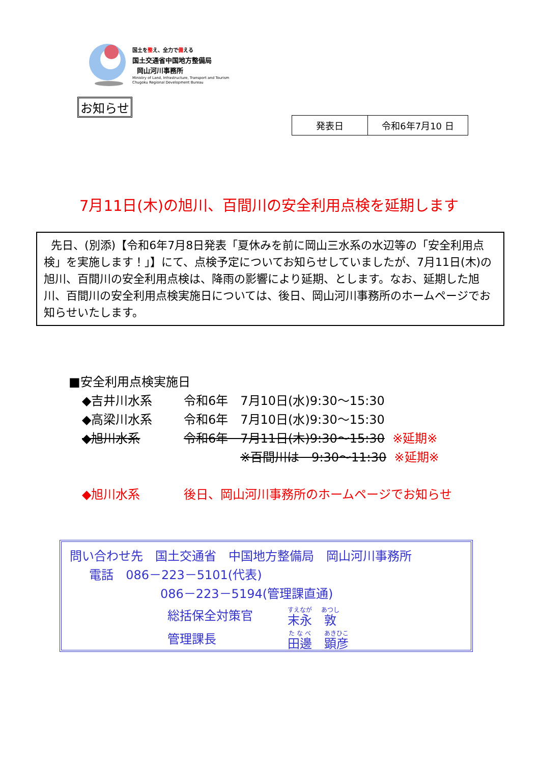国土を整え、全力で備える
国土交通省中国地方整備局
岡山河川事務所
Ministry of Land, Infrastructure, Transport and Tourism
Chugoku Regional Development Bureau
お知らせ
| 発表日 | 令和6年7月10 日 |
7月11日(木)の旭川、百間川の安全利用点検を延期します
先日、(別添)【令和6年7月8日発表「夏休みを前に岡山三水系の水辺等の「安全利用点検」を実施します！」】にて、点検予定についてお知らせしていましたが、7月11日(木)の旭川、百間川の安全利用点検は、降雨の影響により延期、とします。なお、延期した旭川、百間川の安全利用点検実施日については、後日、岡山河川事務所のホームページでお知らせいたします。
■安全利用点検実施日
◆吉井川水系 令和6年　7月10日(水)9:30～15:30
◆高梁川水系 令和6年　7月10日(水)9:30～15:30
◆旭川水系 令和6年　7月11日(木)9:30～15:30 ※延期※
※百間川は　9:30～11:30 ※延期※
◆旭川水系 後日、岡山河川事務所のホームページでお知らせ
問い合わせ先　国土交通省　中国地方整備局　岡山河川事務所
電話　086－223－5101(代表)
086－223－5194(管理課直通)
総括保全対策官 末永　敦
管理課長 田邊　顕彦